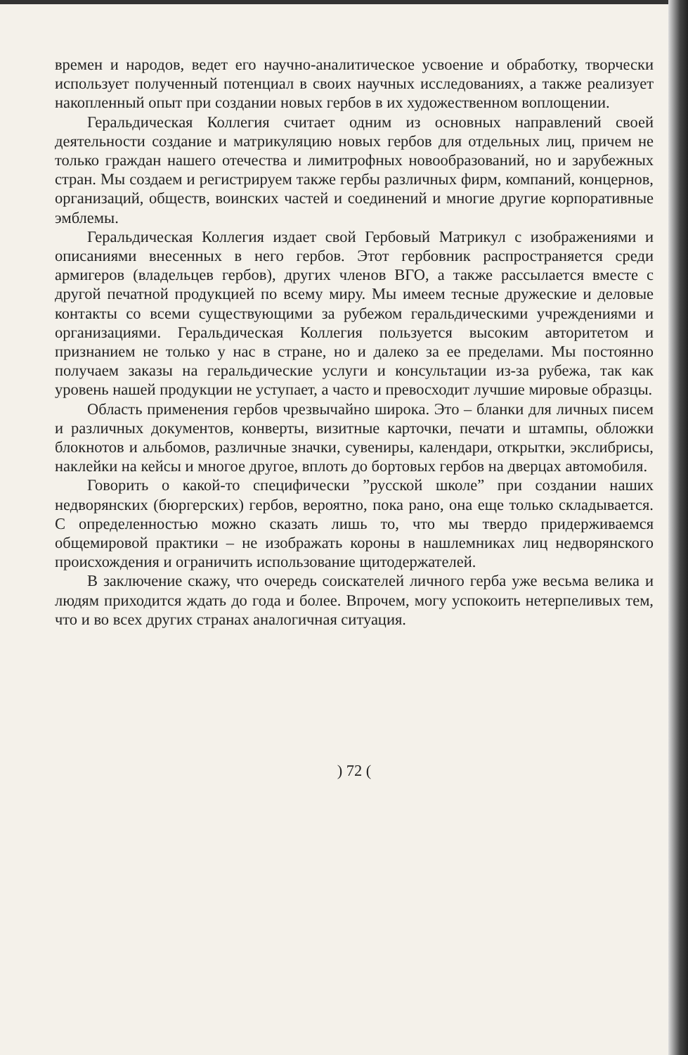времен и народов, ведет его научно-аналитическое усвоение и обработку, творчески использует полученный потенциал в своих научных исследованиях, а также реализует накопленный опыт при создании новых гербов в их художественном воплощении.
Геральдическая Коллегия считает одним из основных направлений своей деятельности создание и матрикуляцию новых гербов для отдельных лиц, причем не только граждан нашего отечества и лимитрофных новообразований, но и зарубежных стран. Мы создаем и регистрируем также гербы различных фирм, компаний, концернов, организаций, обществ, воинских частей и соединений и многие другие корпоративные эмблемы.
Геральдическая Коллегия издает свой Гербовый Матрикул с изображениями и описаниями внесенных в него гербов. Этот гербовник распространяется среди армигеров (владельцев гербов), других членов ВГО, а также рассылается вместе с другой печатной продукцией по всему миру. Мы имеем тесные дружеские и деловые контакты со всеми существующими за рубежом геральдическими учреждениями и организациями. Геральдическая Коллегия пользуется высоким авторитетом и признанием не только у нас в стране, но и далеко за ее пределами. Мы постоянно получаем заказы на геральдические услуги и консультации из-за рубежа, так как уровень нашей продукции не уступает, а часто и превосходит лучшие мировые образцы.
Область применения гербов чрезвычайно широка. Это – бланки для личных писем и различных документов, конверты, визитные карточки, печати и штампы, обложки блокнотов и альбомов, различные значки, сувениры, календари, открытки, экслибрисы, наклейки на кейсы и многое другое, вплоть до бортовых гербов на дверцах автомобиля.
Говорить о какой-то специфически ”русской школе” при создании наших недворянских (бюргерских) гербов, вероятно, пока рано, она еще только складывается. С определенностью можно сказать лишь то, что мы твердо придерживаемся общемировой практики – не изображать короны в нашлемниках лиц недворянского происхождения и ограничить использование щитодержателей.
В заключение скажу, что очередь соискателей личного герба уже весьма велика и людям приходится ждать до года и более. Впрочем, могу успокоить нетерпеливых тем, что и во всех других странах аналогичная ситуация.
) 72 (